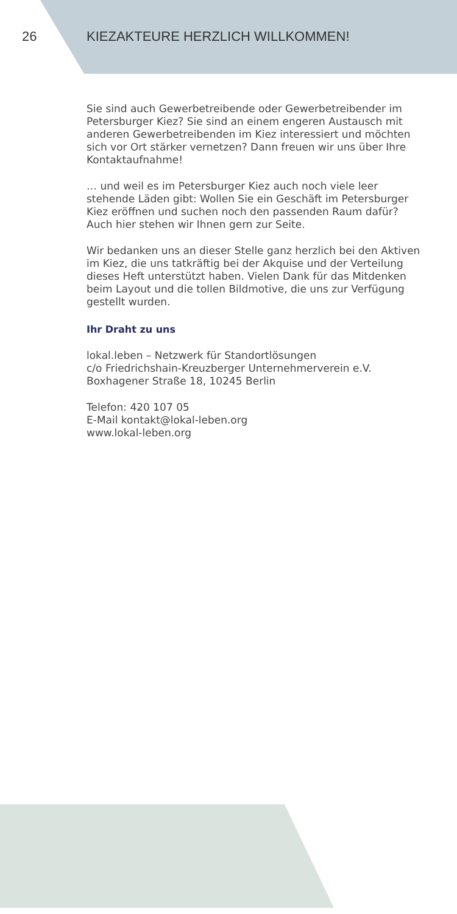26 KIEZAKTEURE HERZLICH WILLKOMMEN!
Sie sind auch Gewerbetreibende oder Gewerbetreibender im Petersburger Kiez? Sie sind an einem engeren Austausch mit anderen Gewerbetreibenden im Kiez interessiert und möchten sich vor Ort stärker vernetzen? Dann freuen wir uns über Ihre Kontaktaufnahme!
… und weil es im Petersburger Kiez auch noch viele leer stehende Läden gibt: Wollen Sie ein Geschäft im Petersburger Kiez eröffnen und suchen noch den passenden Raum dafür? Auch hier stehen wir Ihnen gern zur Seite.
Wir bedanken uns an dieser Stelle ganz herzlich bei den Aktiven im Kiez, die uns tatkräftig bei der Akquise und der Verteilung dieses Heft unterstützt haben. Vielen Dank für das Mitdenken beim Layout und die tollen Bildmotive, die uns zur Verfügung gestellt wurden.
Ihr Draht zu uns
lokal.leben – Netzwerk für Standortlösungen
c/o Friedrichshain-Kreuzberger Unternehmerverein e.V.
Boxhagener Straße 18, 10245 Berlin
Telefon: 420 107 05
E-Mail kontakt@lokal-leben.org
www.lokal-leben.org